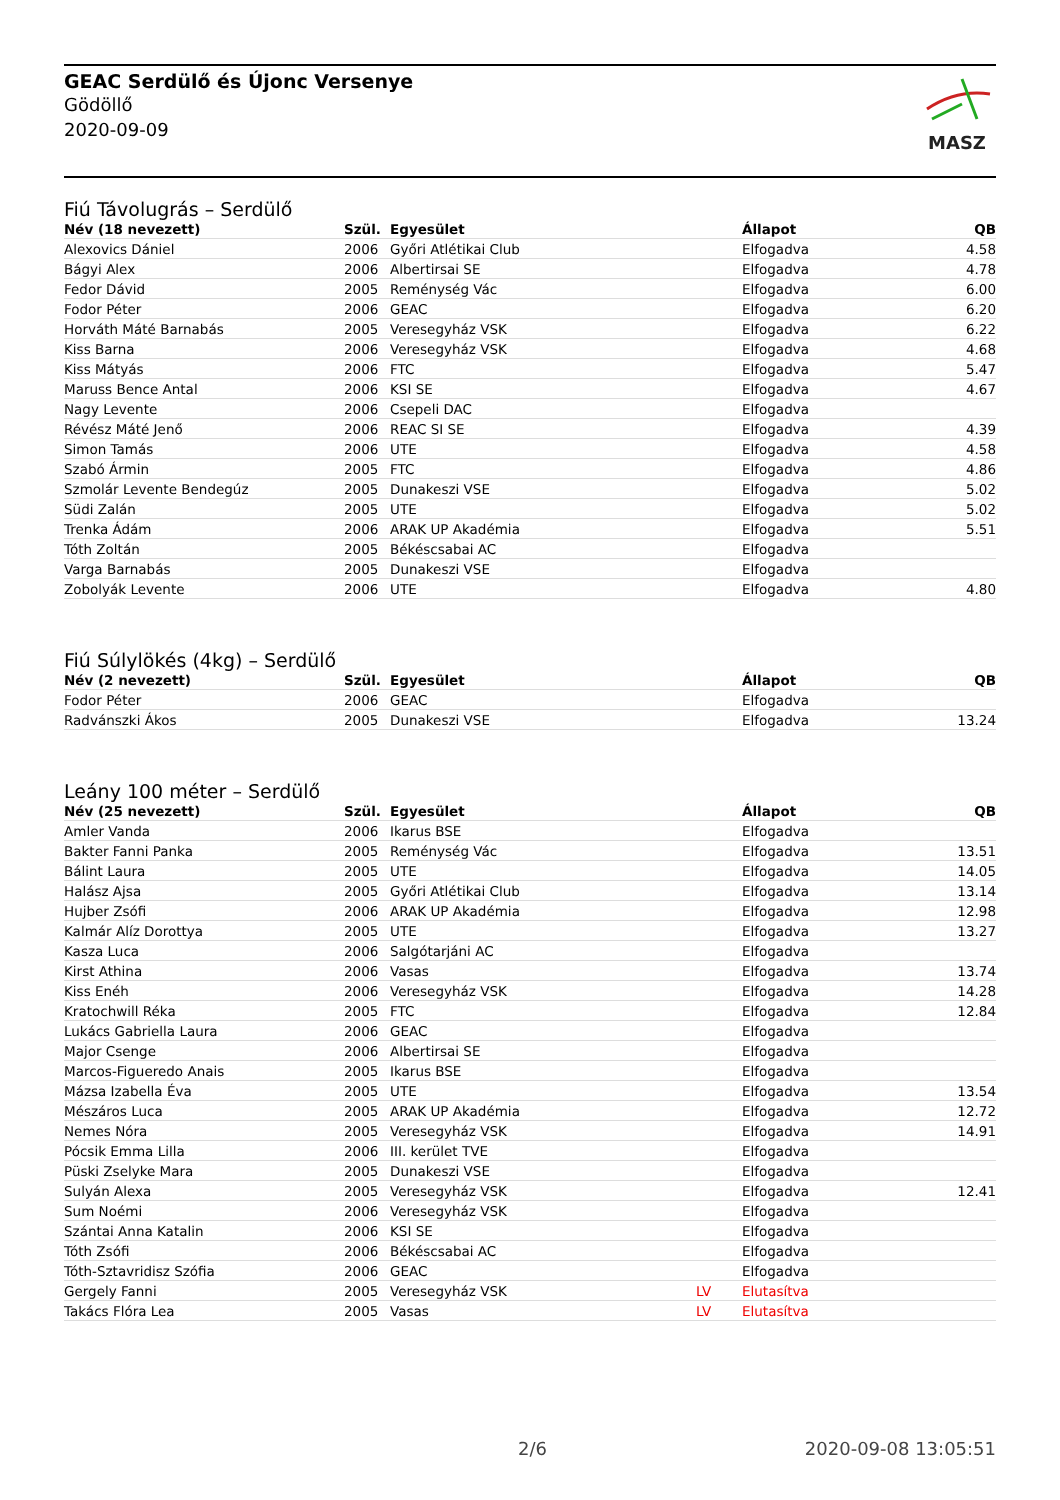GEAC Serdülő és Újonc Versenye
Gödöllő
2020-09-09
MASZ
Fiú Távolugrás – Serdülő
| Név (18 nevezett) | Szül. | Egyesület | | Állapot | QB |
| --- | --- | --- | --- | --- | --- |
| Alexovics Dániel | 2006 | Győri Atlétikai Club | | Elfogadva | 4.58 |
| Bágyi Alex | 2006 | Albertirsai SE | | Elfogadva | 4.78 |
| Fedor Dávid | 2005 | Reménység Vác | | Elfogadva | 6.00 |
| Fodor Péter | 2006 | GEAC | | Elfogadva | 6.20 |
| Horváth Máté Barnabás | 2005 | Veresegyház VSK | | Elfogadva | 6.22 |
| Kiss Barna | 2006 | Veresegyház VSK | | Elfogadva | 4.68 |
| Kiss Mátyás | 2006 | FTC | | Elfogadva | 5.47 |
| Maruss Bence Antal | 2006 | KSI SE | | Elfogadva | 4.67 |
| Nagy Levente | 2006 | Csepeli DAC | | Elfogadva | |
| Révész Máté Jenő | 2006 | REAC SI SE | | Elfogadva | 4.39 |
| Simon Tamás | 2006 | UTE | | Elfogadva | 4.58 |
| Szabó Ármin | 2005 | FTC | | Elfogadva | 4.86 |
| Szmolár Levente Bendegúz | 2005 | Dunakeszi VSE | | Elfogadva | 5.02 |
| Südi Zalán | 2005 | UTE | | Elfogadva | 5.02 |
| Trenka Ádám | 2006 | ARAK UP Akadémia | | Elfogadva | 5.51 |
| Tóth Zoltán | 2005 | Békéscsabai AC | | Elfogadva | |
| Varga Barnabás | 2005 | Dunakeszi VSE | | Elfogadva | |
| Zobolyák Levente | 2006 | UTE | | Elfogadva | 4.80 |
Fiú Súlylökés (4kg) – Serdülő
| Név (2 nevezett) | Szül. | Egyesület | | Állapot | QB |
| --- | --- | --- | --- | --- | --- |
| Fodor Péter | 2006 | GEAC | | Elfogadva | |
| Radvánszki Ákos | 2005 | Dunakeszi VSE | | Elfogadva | 13.24 |
Leány 100 méter – Serdülő
| Név (25 nevezett) | Szül. | Egyesület | | Állapot | QB |
| --- | --- | --- | --- | --- | --- |
| Amler Vanda | 2006 | Ikarus BSE | | Elfogadva | |
| Bakter Fanni Panka | 2005 | Reménység Vác | | Elfogadva | 13.51 |
| Bálint Laura | 2005 | UTE | | Elfogadva | 14.05 |
| Halász Ajsa | 2005 | Győri Atlétikai Club | | Elfogadva | 13.14 |
| Hujber Zsófi | 2006 | ARAK UP Akadémia | | Elfogadva | 12.98 |
| Kalmár Alíz Dorottya | 2005 | UTE | | Elfogadva | 13.27 |
| Kasza Luca | 2006 | Salgótarjáni AC | | Elfogadva | |
| Kirst Athina | 2006 | Vasas | | Elfogadva | 13.74 |
| Kiss Enéh | 2006 | Veresegyház VSK | | Elfogadva | 14.28 |
| Kratochwill Réka | 2005 | FTC | | Elfogadva | 12.84 |
| Lukács Gabriella Laura | 2006 | GEAC | | Elfogadva | |
| Major Csenge | 2006 | Albertirsai SE | | Elfogadva | |
| Marcos-Figueredo Anais | 2005 | Ikarus BSE | | Elfogadva | |
| Mázsa Izabella Éva | 2005 | UTE | | Elfogadva | 13.54 |
| Mészáros Luca | 2005 | ARAK UP Akadémia | | Elfogadva | 12.72 |
| Nemes Nóra | 2005 | Veresegyház VSK | | Elfogadva | 14.91 |
| Pócsik Emma Lilla | 2006 | III. kerület TVE | | Elfogadva | |
| Püski Zselyke Mara | 2005 | Dunakeszi VSE | | Elfogadva | |
| Sulyán Alexa | 2005 | Veresegyház VSK | | Elfogadva | 12.41 |
| Sum Noémi | 2006 | Veresegyház VSK | | Elfogadva | |
| Szántai Anna Katalin | 2006 | KSI SE | | Elfogadva | |
| Tóth Zsófi | 2006 | Békéscsabai AC | | Elfogadva | |
| Tóth-Sztavridisz Szófia | 2006 | GEAC | | Elfogadva | |
| Gergely Fanni | 2005 | Veresegyház VSK | LV | Elutasítva | |
| Takács Flóra Lea | 2005 | Vasas | LV | Elutasítva | |
2/6 2020-09-08 13:05:51